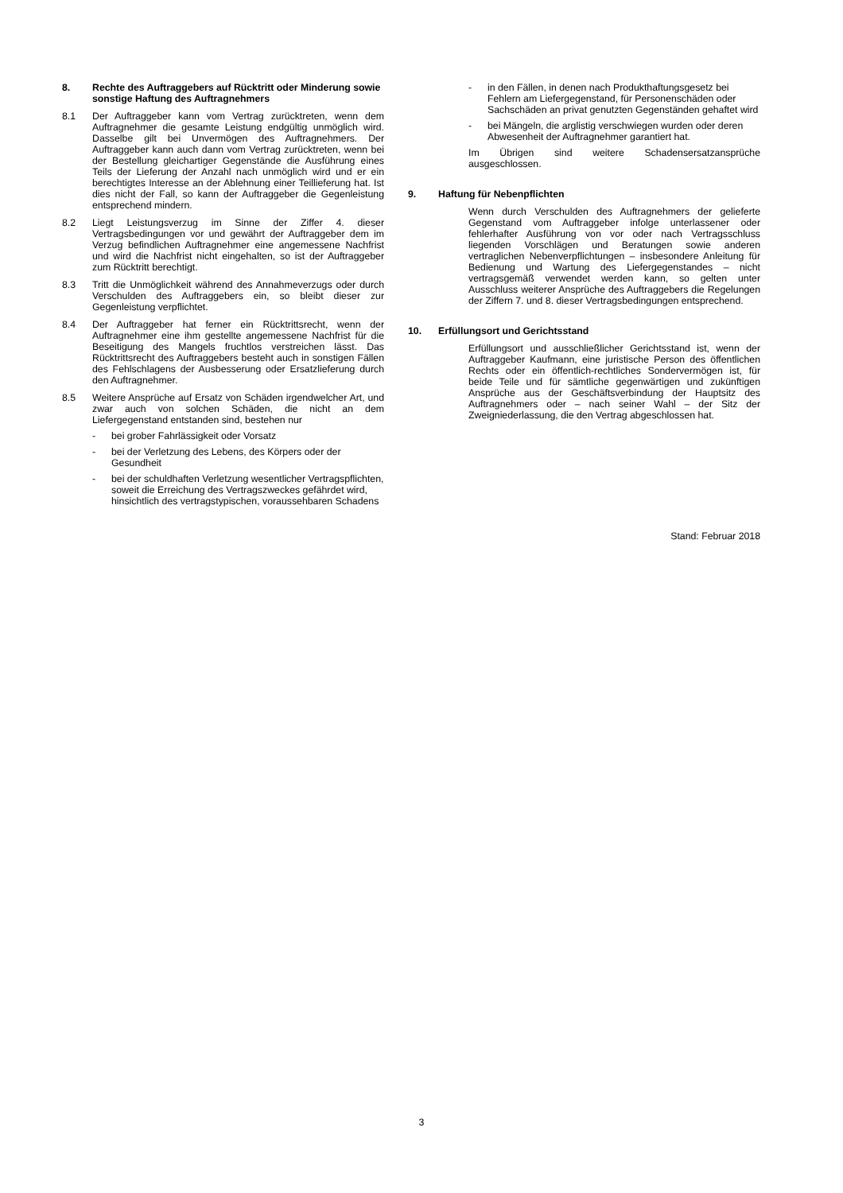8. Rechte des Auftraggebers auf Rücktritt oder Minderung sowie sonstige Haftung des Auftragnehmers
8.1 Der Auftraggeber kann vom Vertrag zurücktreten, wenn dem Auftragnehmer die gesamte Leistung endgültig unmöglich wird. Dasselbe gilt bei Unvermögen des Auftragnehmers. Der Auftraggeber kann auch dann vom Vertrag zurücktreten, wenn bei der Bestellung gleichartiger Gegenstände die Ausführung eines Teils der Lieferung der Anzahl nach unmöglich wird und er ein berechtigtes Interesse an der Ablehnung einer Teillieferung hat. Ist dies nicht der Fall, so kann der Auftraggeber die Gegenleistung entsprechend mindern.
8.2 Liegt Leistungsverzug im Sinne der Ziffer 4. dieser Vertragsbedingungen vor und gewährt der Auftraggeber dem im Verzug befindlichen Auftragnehmer eine angemessene Nachfrist und wird die Nachfrist nicht eingehalten, so ist der Auftraggeber zum Rücktritt berechtigt.
8.3 Tritt die Unmöglichkeit während des Annahmeverzugs oder durch Verschulden des Auftraggebers ein, so bleibt dieser zur Gegenleistung verpflichtet.
8.4 Der Auftraggeber hat ferner ein Rücktrittsrecht, wenn der Auftragnehmer eine ihm gestellte angemessene Nachfrist für die Beseitigung des Mangels fruchtlos verstreichen lässt. Das Rücktrittsrecht des Auftraggebers besteht auch in sonstigen Fällen des Fehlschlagens der Ausbesserung oder Ersatzlieferung durch den Auftragnehmer.
8.5 Weitere Ansprüche auf Ersatz von Schäden irgendwelcher Art, und zwar auch von solchen Schäden, die nicht an dem Liefergegenstand entstanden sind, bestehen nur
- bei grober Fahrlässigkeit oder Vorsatz
- bei der Verletzung des Lebens, des Körpers oder der Gesundheit
- bei der schuldhaften Verletzung wesentlicher Vertragspflichten, soweit die Erreichung des Vertragszweckes gefährdet wird, hinsichtlich des vertragstypischen, voraussehbaren Schadens
- in den Fällen, in denen nach Produkthaftungsgesetz bei Fehlern am Liefergegenstand, für Personenschäden oder Sachschäden an privat genutzten Gegenständen gehaftet wird
- bei Mängeln, die arglistig verschwiegen wurden oder deren Abwesenheit der Auftragnehmer garantiert hat.
Im Übrigen sind weitere Schadensersatzansprüche ausgeschlossen.
9. Haftung für Nebenpflichten
Wenn durch Verschulden des Auftragnehmers der gelieferte Gegenstand vom Auftraggeber infolge unterlassener oder fehlerhafter Ausführung von vor oder nach Vertragsschluss liegenden Vorschlägen und Beratungen sowie anderen vertraglichen Nebenverpflichtungen – insbesondere Anleitung für Bedienung und Wartung des Liefergegenstandes – nicht vertragsgemäß verwendet werden kann, so gelten unter Ausschluss weiterer Ansprüche des Auftraggebers die Regelungen der Ziffern 7. und 8. dieser Vertragsbedingungen entsprechend.
10. Erfüllungsort und Gerichtsstand
Erfüllungsort und ausschließlicher Gerichtsstand ist, wenn der Auftraggeber Kaufmann, eine juristische Person des öffentlichen Rechts oder ein öffentlich-rechtliches Sondervermögen ist, für beide Teile und für sämtliche gegenwärtigen und zukünftigen Ansprüche aus der Geschäftsverbindung der Hauptsitz des Auftragnehmers oder – nach seiner Wahl – der Sitz der Zweigniederlassung, die den Vertrag abgeschlossen hat.
Stand: Februar 2018
3